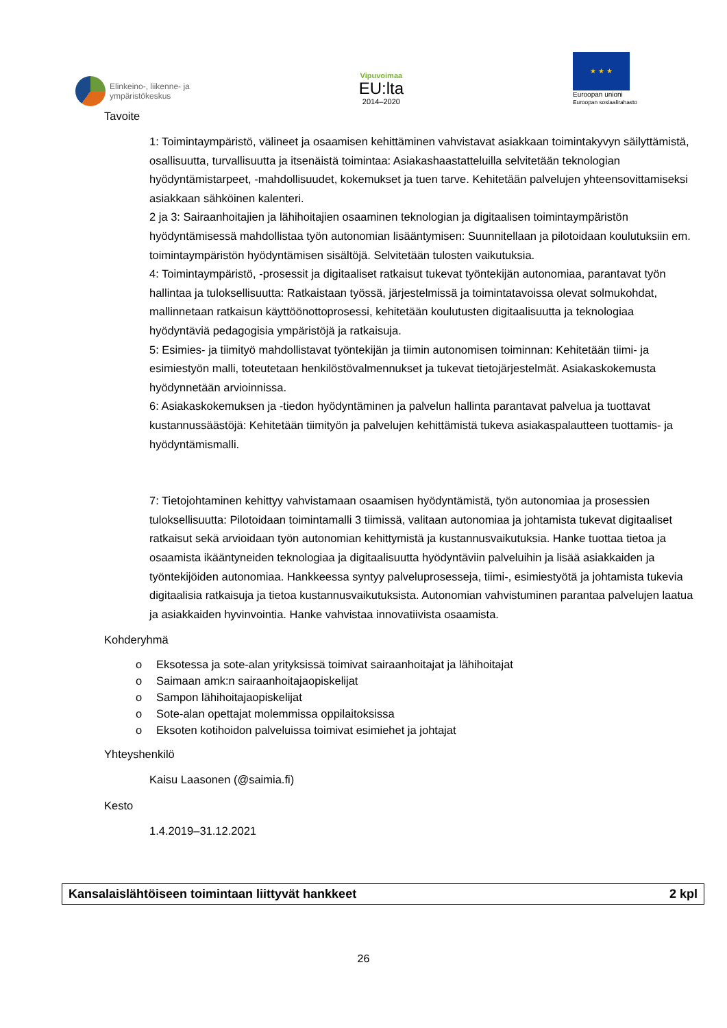Elinkeino-, liikenne- ja
ympäristökeskus
Vipuvoimaa
EU:lta
2014–2020
★ ★ ★
Euroopan unioni
Euroopan sosiaalirahasto
Tavoite
1: Toimintaympäristö, välineet ja osaamisen kehittäminen vahvistavat asiakkaan toimintakyvyn säilyttämistä, osallisuutta, turvallisuutta ja itsenäistä toimintaa: Asiakashaastatteluilla selvitetään teknologian hyödyntämistarpeet, -mahdollisuudet, kokemukset ja tuen tarve. Kehitetään palvelujen yhteensovittamiseksi asiakkaan sähköinen kalenteri.
2 ja 3: Sairaanhoitajien ja lähihoitajien osaaminen teknologian ja digitaalisen toimintaympäristön hyödyntämisessä mahdollistaa työn autonomian lisääntymisen: Suunnitellaan ja pilotoidaan koulutuksiin em. toimintaympäristön hyödyntämisen sisältöjä. Selvitetään tulosten vaikutuksia.
4: Toimintaympäristö, -prosessit ja digitaaliset ratkaisut tukevat työntekijän autonomiaa, parantavat työn hallintaa ja tuloksellisuutta: Ratkaistaan työssä, järjestelmissä ja toimintatavoissa olevat solmukohdat, mallinnetaan ratkaisun käyttöönottoprosessi, kehitetään koulutusten digitaalisuutta ja teknologiaa hyödyntäviä pedagogisia ympäristöjä ja ratkaisuja.
5: Esimies- ja tiimityö mahdollistavat työntekijän ja tiimin autonomisen toiminnan: Kehitetään tiimi- ja esimiestyön malli, toteutetaan henkilöstövalmennukset ja tukevat tietojärjestelmät. Asiakaskokemusta hyödynnetään arvioinnissa.
6: Asiakaskokemuksen ja -tiedon hyödyntäminen ja palvelun hallinta parantavat palvelua ja tuottavat kustannussäästöjä: Kehitetään tiimityön ja palvelujen kehittämistä tukeva asiakaspalautteen tuottamis- ja hyödyntämismalli.
7: Tietojohtaminen kehittyy vahvistamaan osaamisen hyödyntämistä, työn autonomiaa ja prosessien tuloksellisuutta: Pilotoidaan toimintamalli 3 tiimissä, valitaan autonomiaa ja johtamista tukevat digitaaliset ratkaisut sekä arvioidaan työn autonomian kehittymistä ja kustannusvaikutuksia. Hanke tuottaa tietoa ja osaamista ikääntyneiden teknologiaa ja digitaalisuutta hyödyntäviin palveluihin ja lisää asiakkaiden ja työntekijöiden autonomiaa. Hankkeessa syntyy palveluprosesseja, tiimi-, esimiestyötä ja johtamista tukevia digitaalisia ratkaisuja ja tietoa kustannusvaikutuksista. Autonomian vahvistuminen parantaa palvelujen laatua ja asiakkaiden hyvinvointia. Hanke vahvistaa innovatiivista osaamista.
Kohderyhmä
o Eksotessa ja sote-alan yrityksissä toimivat sairaanhoitajat ja lähihoitajat
o Saimaan amk:n sairaanhoitajaopiskelijat
o Sampon lähihoitajaopiskelijat
o Sote-alan opettajat molemmissa oppilaitoksissa
o Eksoten kotihoidon palveluissa toimivat esimiehet ja johtajat
Yhteyshenkilö
Kaisu Laasonen (@saimia.fi)
Kesto
1.4.2019–31.12.2021
Kansalaislähtöiseen toimintaan liittyvät hankkeet 2 kpl
26